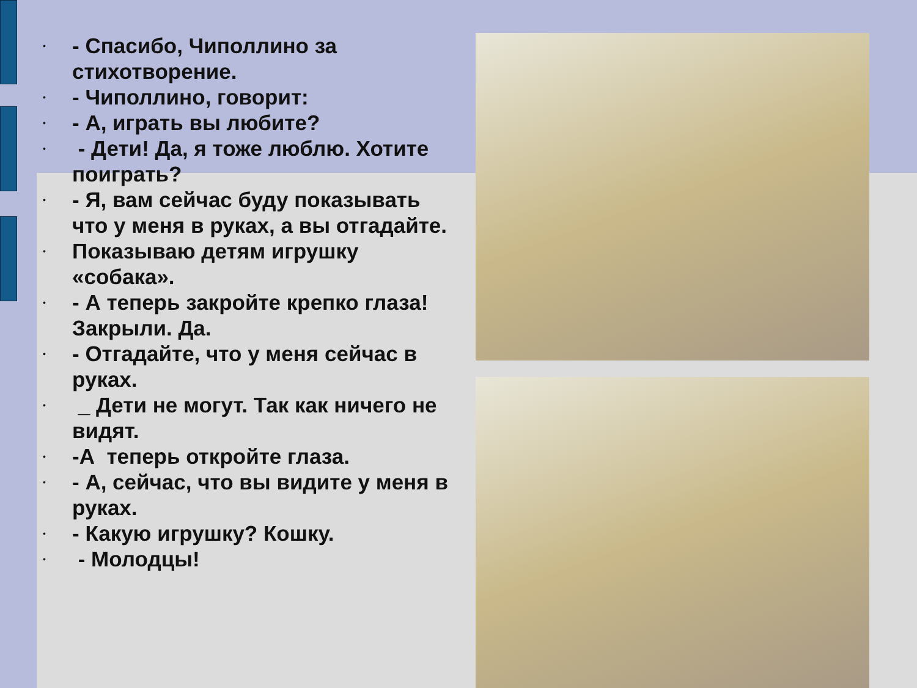• - Спасибо, Чиполлино за стихотворение.
• - Чиполлино, говорит:
• - А, играть вы любите?
• - Дети! Да, я тоже люблю. Хотите поиграть?
• - Я, вам сейчас буду показывать что у меня в руках, а вы отгадайте.
• Показываю детям игрушку «собака».
• - А теперь закройте крепко глаза! Закрыли. Да.
• - Отгадайте, что у меня сейчас в руках.
• _ Дети не могут. Так как ничего не видят.
• -А теперь откройте глаза.
• - А, сейчас, что вы видите у меня в руках.
• - Какую игрушку? Кошку.
• - Молодцы!